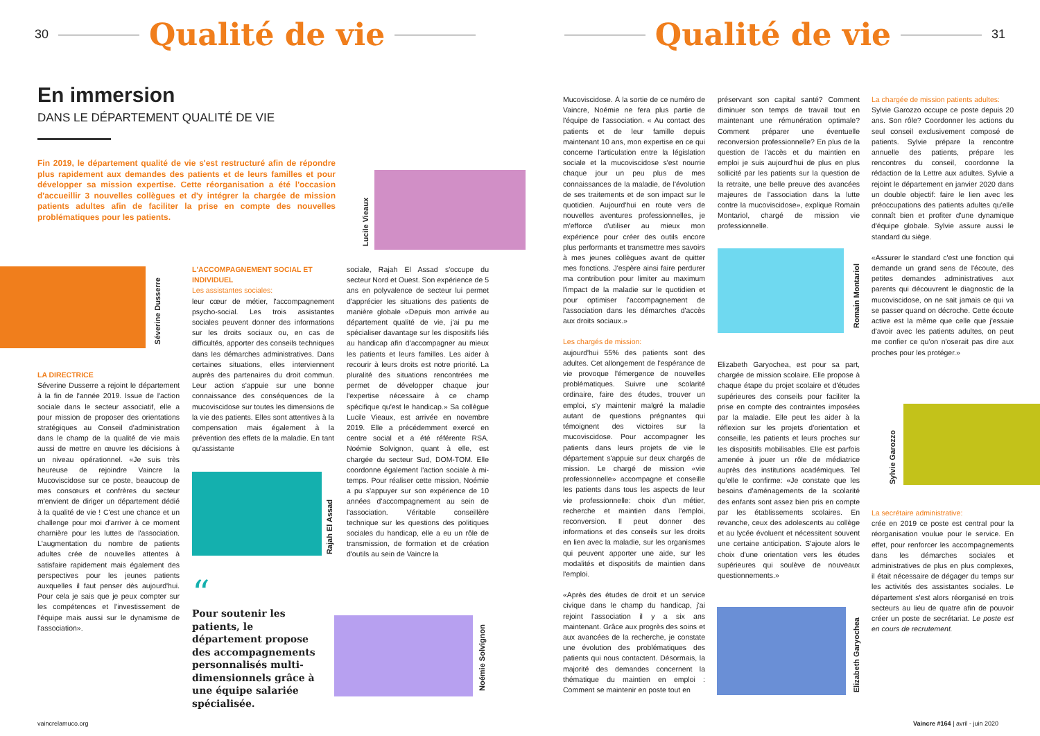30
Qualité de vie
En immersion
DANS LE DÉPARTEMENT QUALITÉ DE VIE
Fin 2019, le département qualité de vie s'est restructuré afin de répondre plus rapidement aux demandes des patients et de leurs familles et pour développer sa mission expertise. Cette réorganisation a été l'occasion d'accueillir 3 nouvelles collègues et d'y intégrer la chargée de mission patients adultes afin de faciliter la prise en compte des nouvelles problématiques pour les patients.
Lucile Vieaux
Séverine Dusserre
LA DIRECTRICE
Séverine Dusserre a rejoint le département à la fin de l'année 2019. Issue de l'action sociale dans le secteur associatif, elle a pour mission de proposer des orientations stratégiques au Conseil d'administration dans le champ de la qualité de vie mais aussi de mettre en œuvre les décisions à un niveau opérationnel. «Je suis très heureuse de rejoindre Vaincre la Mucoviscidose sur ce poste, beaucoup de mes consœurs et confrères du secteur m'envient de diriger un département dédié à la qualité de vie ! C'est une chance et un challenge pour moi d'arriver à ce moment charnière pour les luttes de l'association. L'augmentation du nombre de patients adultes crée de nouvelles attentes à satisfaire rapidement mais également des perspectives pour les jeunes patients auxquelles il faut penser dès aujourd'hui. Pour cela je sais que je peux compter sur les compétences et l'investissement de l'équipe mais aussi sur le dynamisme de l'association».
L'ACCOMPAGNEMENT SOCIAL ET INDIVIDUEL
Les assistantes sociales:
leur cœur de métier, l'accompagnement psycho-social. Les trois assistantes sociales peuvent donner des informations sur les droits sociaux ou, en cas de difficultés, apporter des conseils techniques dans les démarches administratives. Dans certaines situations, elles interviennent auprès des partenaires du droit commun. Leur action s'appuie sur une bonne connaissance des conséquences de la mucoviscidose sur toutes les dimensions de la vie des patients. Elles sont attentives à la compensation mais également à la prévention des effets de la maladie. En tant qu'assistante
Rajah El Assad
“
Pour soutenir les patients, le département propose des accompagnements personnalisés multi-dimensionnels grâce à une équipe salariée spécialisée.
sociale, Rajah El Assad s'occupe du secteur Nord et Ouest. Son expérience de 5 ans en polyvalence de secteur lui permet d'apprécier les situations des patients de manière globale «Depuis mon arrivée au département qualité de vie, j'ai pu me spécialiser davantage sur les dispositifs liés au handicap afin d'accompagner au mieux les patients et leurs familles. Les aider à recourir à leurs droits est notre priorité. La pluralité des situations rencontrées me permet de développer chaque jour l'expertise nécessaire à ce champ spécifique qu'est le handicap.» Sa collègue Lucile Vieaux, est arrivée en novembre 2019. Elle a précédemment exercé en centre social et a été référente RSA. Noémie Solvignon, quant à elle, est chargée du secteur Sud, DOM-TOM. Elle coordonne également l'action sociale à mi-temps. Pour réaliser cette mission, Noémie a pu s'appuyer sur son expérience de 10 années d'accompagnement au sein de l'association. Véritable conseillère technique sur les questions des politiques sociales du handicap, elle a eu un rôle de transmission, de formation et de création d'outils au sein de Vaincre la
Noémie Solvignon
vaincrelamuco.org
Qualité de vie
31
Mucoviscidose. À la sortie de ce numéro de Vaincre, Noémie ne fera plus partie de l'équipe de l'association. « Au contact des patients et de leur famille depuis maintenant 10 ans, mon expertise en ce qui concerne l'articulation entre la législation sociale et la mucoviscidose s'est nourrie chaque jour un peu plus de mes connaissances de la maladie, de l'évolution de ses traitements et de son impact sur le quotidien. Aujourd'hui en route vers de nouvelles aventures professionnelles, je m'efforce d'utiliser au mieux mon expérience pour créer des outils encore plus performants et transmettre mes savoirs à mes jeunes collègues avant de quitter mes fonctions. J'espère ainsi faire perdurer ma contribution pour limiter au maximum l'impact de la maladie sur le quotidien et pour optimiser l'accompagnement de l'association dans les démarches d'accès aux droits sociaux.»
Les chargés de mission:
aujourd'hui 55% des patients sont des adultes. Cet allongement de l'espérance de vie provoque l'émergence de nouvelles problématiques. Suivre une scolarité ordinaire, faire des études, trouver un emploi, s'y maintenir malgré la maladie autant de questions prégnantes qui témoignent des victoires sur la mucoviscidose. Pour accompagner les patients dans leurs projets de vie le département s'appuie sur deux chargés de mission. Le chargé de mission «vie professionnelle» accompagne et conseille les patients dans tous les aspects de leur vie professionnelle: choix d'un métier, recherche et maintien dans l'emploi, reconversion. Il peut donner des informations et des conseils sur les droits en lien avec la maladie, sur les organismes qui peuvent apporter une aide, sur les modalités et dispositifs de maintien dans l'emploi.
«Après des études de droit et un service civique dans le champ du handicap, j'ai rejoint l'association il y a six ans maintenant. Grâce aux progrès des soins et aux avancées de la recherche, je constate une évolution des problématiques des patients qui nous contactent. Désormais, la majorité des demandes concernent la thématique du maintien en emploi : Comment se maintenir en poste tout en
préservant son capital santé? Comment diminuer son temps de travail tout en maintenant une rémunération optimale? Comment préparer une éventuelle reconversion professionnelle? En plus de la question de l'accès et du maintien en emploi je suis aujourd'hui de plus en plus sollicité par les patients sur la question de la retraite, une belle preuve des avancées majeures de l'association dans la lutte contre la mucoviscidose», explique Romain Montariol, chargé de mission vie professionnelle.
Romain Montariol
Elizabeth Garyochea, est pour sa part, chargée de mission scolaire. Elle propose à chaque étape du projet scolaire et d'études supérieures des conseils pour faciliter la prise en compte des contraintes imposées par la maladie. Elle peut les aider à la réflexion sur les projets d'orientation et conseille, les patients et leurs proches sur les dispositifs mobilisables. Elle est parfois amenée à jouer un rôle de médiatrice auprès des institutions académiques. Tel qu'elle le confirme: «Je constate que les besoins d'aménagements de la scolarité des enfants sont assez bien pris en compte par les établissements scolaires. En revanche, ceux des adolescents au collège et au lycée évoluent et nécessitent souvent une certaine anticipation. S'ajoute alors le choix d'une orientation vers les études supérieures qui soulève de nouveaux questionnements.»
Elizabeth Garyochea
La chargée de mission patients adultes:
Sylvie Garozzo occupe ce poste depuis 20 ans. Son rôle? Coordonner les actions du seul conseil exclusivement composé de patients. Sylvie prépare la rencontre annuelle des patients, prépare les rencontres du conseil, coordonne la rédaction de la Lettre aux adultes. Sylvie a rejoint le département en janvier 2020 dans un double objectif: faire le lien avec les préoccupations des patients adultes qu'elle connaît bien et profiter d'une dynamique d'équipe globale. Sylvie assure aussi le standard du siège.
«Assurer le standard c'est une fonction qui demande un grand sens de l'écoute, des petites demandes administratives aux parents qui découvrent le diagnostic de la mucoviscidose, on ne sait jamais ce qui va se passer quand on décroche. Cette écoute active est la même que celle que j'essaie d'avoir avec les patients adultes, on peut me confier ce qu'on n'oserait pas dire aux proches pour les protéger.»
Sylvie Garozzo
La secrétaire administrative:
crée en 2019 ce poste est central pour la réorganisation voulue pour le service. En effet, pour renforcer les accompagnements dans les démarches sociales et administratives de plus en plus complexes, il était nécessaire de dégager du temps sur les activités des assistantes sociales. Le département s'est alors réorganisé en trois secteurs au lieu de quatre afin de pouvoir créer un poste de secrétariat. Le poste est en cours de recrutement.
Vaincre #164 | avril - juin 2020